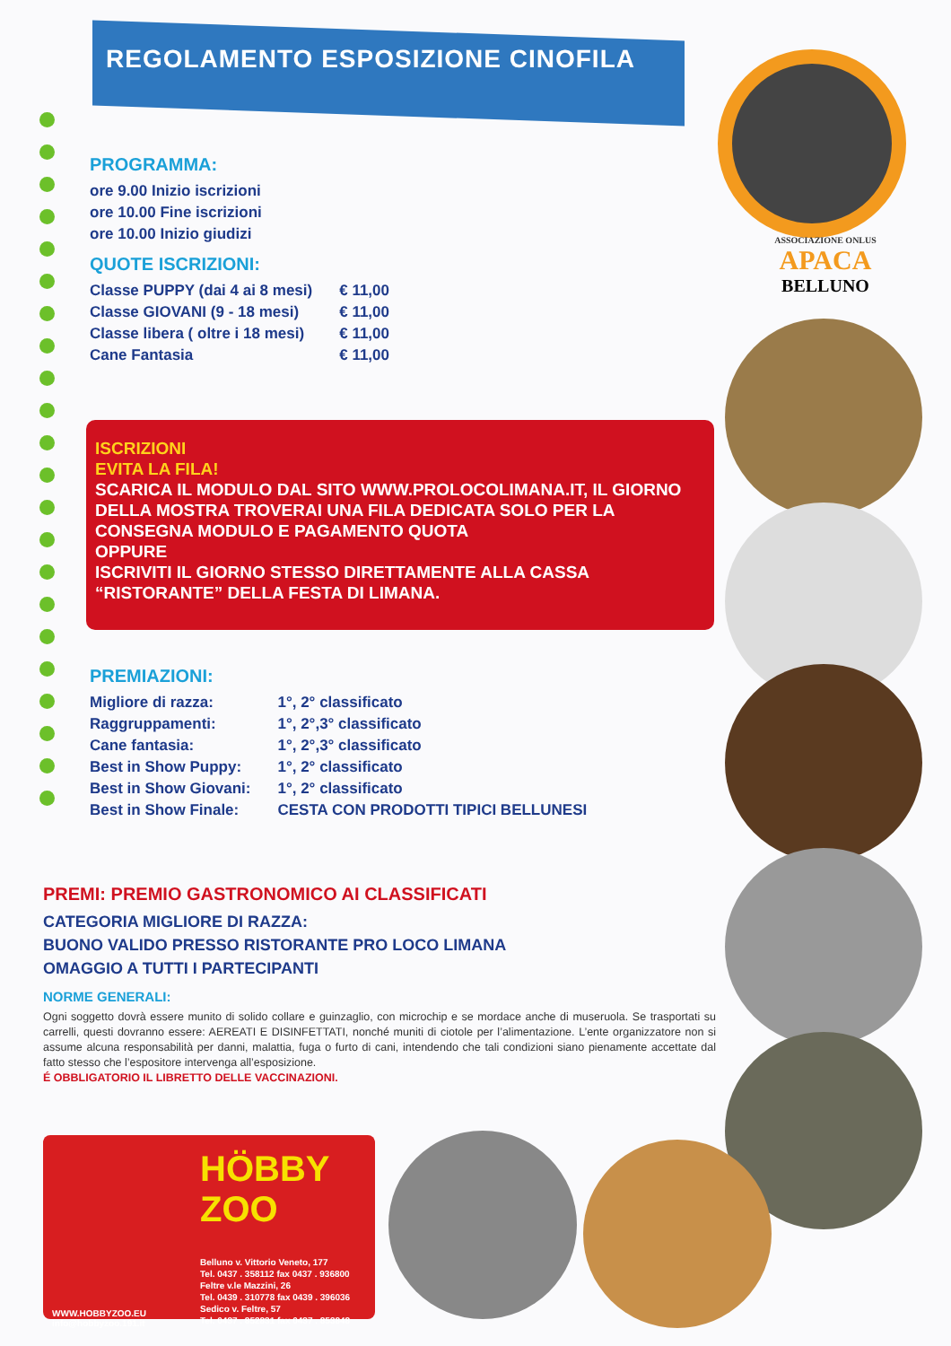REGOLAMENTO ESPOSIZIONE CINOFILA
PROGRAMMA:
ore 9.00 Inizio iscrizioni
ore 10.00 Fine iscrizioni
ore 10.00 Inizio giudizi
QUOTE ISCRIZIONI:
| Classe PUPPY (dai 4 ai 8 mesi) | € 11,00 |
| Classe GIOVANI (9 - 18 mesi) | € 11,00 |
| Classe libera ( oltre i 18 mesi) | € 11,00 |
| Cane Fantasia | € 11,00 |
ISCRIZIONI
EVITA LA FILA!
SCARICA IL MODULO DAL SITO WWW.PROLOCOLIMANA.IT, IL GIORNO DELLA MOSTRA TROVERAI UNA FILA DEDICATA SOLO PER LA CONSEGNA MODULO E PAGAMENTO QUOTA
OPPURE
ISCRIVITI IL GIORNO STESSO DIRETTAMENTE ALLA CASSA “RISTORANTE” DELLA FESTA DI LIMANA.
PREMIAZIONI:
| Migliore di razza: | 1°, 2° classificato |
| Raggruppamenti: | 1°, 2°,3° classificato |
| Cane fantasia: | 1°, 2°,3° classificato |
| Best in Show Puppy: | 1°, 2° classificato |
| Best in Show Giovani: | 1°, 2° classificato |
| Best in Show Finale: | CESTA CON PRODOTTI TIPICI BELLUNESI |
PREMI: PREMIO GASTRONOMICO AI CLASSIFICATI
CATEGORIA MIGLIORE DI RAZZA:
BUONO VALIDO PRESSO RISTORANTE PRO LOCO LIMANA
OMAGGIO A TUTTI I PARTECIPANTI
NORME GENERALI:
Ogni soggetto dovrà essere munito di solido collare e guinzaglio, con microchip e se mordace anche di museruola. Se trasportati su carrelli, questi dovranno essere: AEREATI E DISINFETTATI, nonché muniti di ciotole per l’alimentazione. L’ente organizzatore non si assume alcuna responsabilità per danni, malattia, fuga o furto di cani, intendendo che tali condizioni siano pienamente accettate dal fatto stesso che l’espositore intervenga all’esposizione.
É OBBLIGATORIO IL LIBRETTO DELLE VACCINAZIONI.
ASSOCIAZIONE ONLUS
APACA
BELLUNO
HÖBBY ZOO
Belluno v. Vittorio Veneto, 177
Tel. 0437 . 358112 fax 0437 . 936800
Feltre v.le Mazzini, 26
Tel. 0439 . 310778 fax 0439 . 396036
Sedico v. Feltre, 57
Tel. 0437 . 852831 fax 0437 . 853848
WWW.HOBBYZOO.EU
info@hobbyzoo.191.it